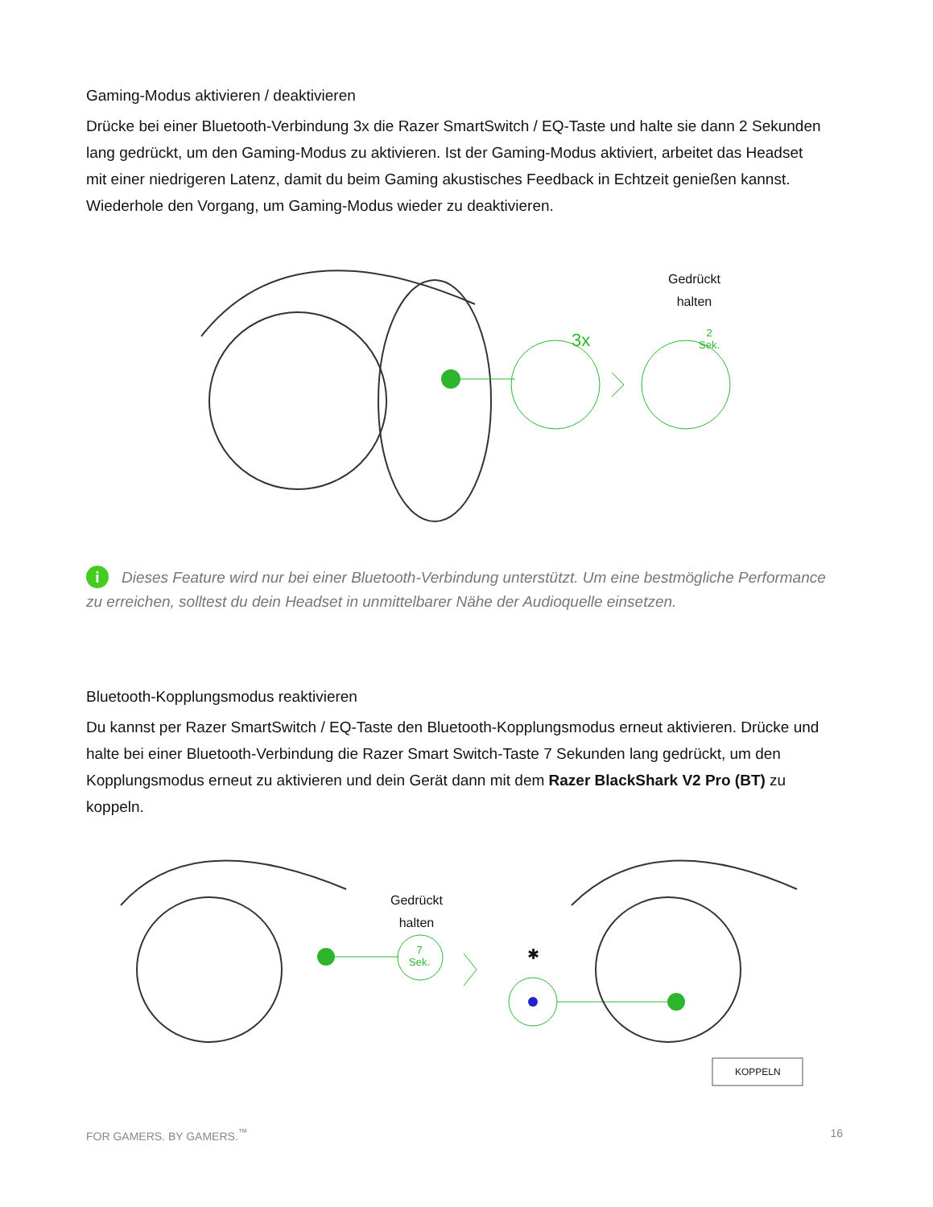Gaming-Modus aktivieren / deaktivieren
Drücke bei einer Bluetooth-Verbindung 3x die Razer SmartSwitch / EQ-Taste und halte sie dann 2 Sekunden lang gedrückt, um den Gaming-Modus zu aktivieren. Ist der Gaming-Modus aktiviert, arbeitet das Headset mit einer niedrigeren Latenz, damit du beim Gaming akustisches Feedback in Echtzeit genießen kannst. Wiederhole den Vorgang, um Gaming-Modus wieder zu deaktivieren.
Gedrückt
halten
3x
2
Sek.
i Dieses Feature wird nur bei einer Bluetooth-Verbindung unterstützt. Um eine bestmögliche Performance zu erreichen, solltest du dein Headset in unmittelbarer Nähe der Audioquelle einsetzen.
Bluetooth-Kopplungsmodus reaktivieren
Du kannst per Razer SmartSwitch / EQ-Taste den Bluetooth-Kopplungsmodus erneut aktivieren. Drücke und halte bei einer Bluetooth-Verbindung die Razer Smart Switch-Taste 7 Sekunden lang gedrückt, um den Kopplungsmodus erneut zu aktivieren und dein Gerät dann mit dem Razer BlackShark V2 Pro (BT) zu koppeln.
Gedrückt
halten
7
Sek.
✱
KOPPELN
FOR GAMERS. BY GAMERS.<sup>™</sup> 16